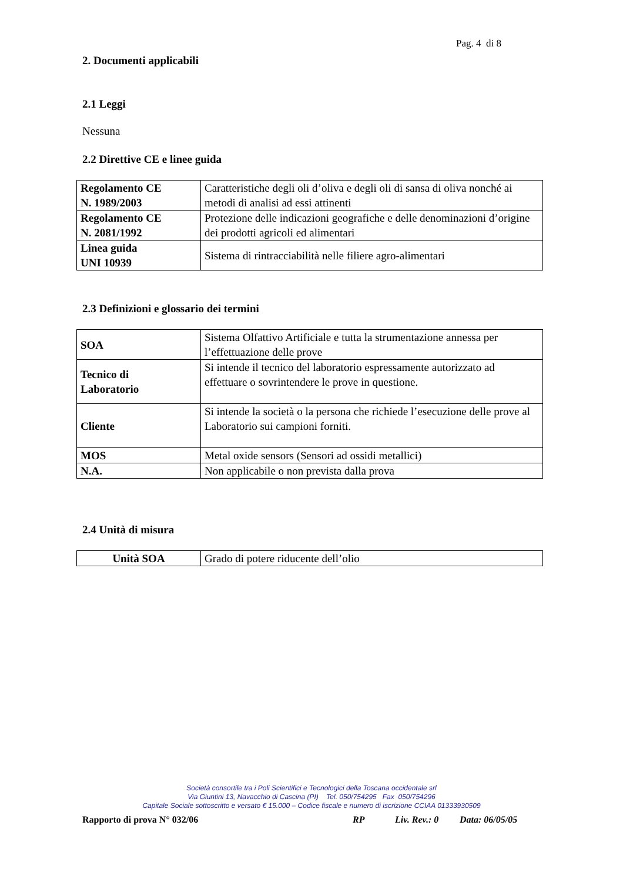Pag. 4 di 8
2. Documenti applicabili
2.1 Leggi
Nessuna
2.2 Direttive CE e linee guida
| Regolamento CE N. 1989/2003 | Caratteristiche degli oli d’oliva e degli oli di sansa di oliva nonché ai metodi di analisi ad essi attinenti |
| Regolamento CE N. 2081/1992 | Protezione delle indicazioni geografiche e delle denominazioni d’origine dei prodotti agricoli ed alimentari |
| Linea guida UNI 10939 | Sistema di rintracciabilità nelle filiere agro-alimentari |
2.3 Definizioni e glossario dei termini
| SOA | Sistema Olfattivo Artificiale e tutta la strumentazione annessa per l’effettuazione delle prove |
| Tecnico di Laboratorio | Si intende il tecnico del laboratorio espressamente autorizzato ad effettuare o sovrintendere le prove in questione. |
| Cliente | Si intende la società o la persona che richiede l’esecuzione delle prove al Laboratorio sui campioni forniti. |
| MOS | Metal oxide sensors (Sensori ad ossidi metallici) |
| N.A. | Non applicabile o non prevista dalla prova |
2.4 Unità di misura
| Unità SOA | Grado di potere riducente dell’olio |
Società consortile tra i Poli Scientifici e Tecnologici della Toscana occidentale srl
Via Giuntini 13, Navacchio di Cascina (PI) Tel. 050/754295 Fax 050/754296
Capitale Sociale sottoscritto e versato € 15.000 – Codice fiscale e numero di iscrizione CCIAA 01333930509
Rapporto di prova N° 032/06 RP Liv. Rev.: 0 Data: 06/05/05